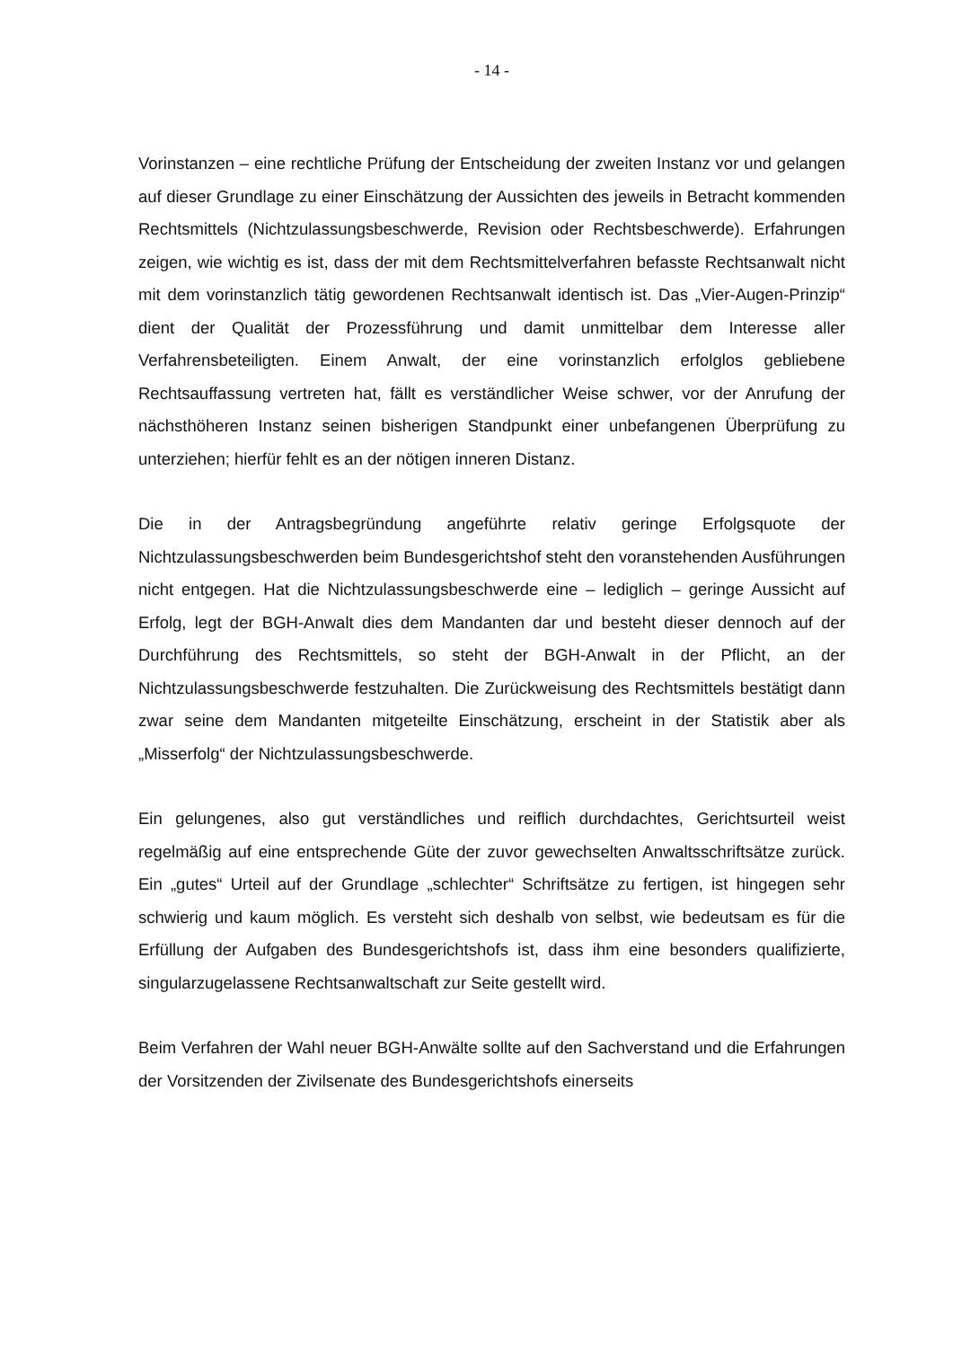- 14 -
Vorinstanzen – eine rechtliche Prüfung der Entscheidung der zweiten Instanz vor und gelangen auf dieser Grundlage zu einer Einschätzung der Aussichten des jeweils in Betracht kommenden Rechtsmittels (Nichtzulassungsbeschwerde, Revision oder Rechtsbeschwerde). Erfahrungen zeigen, wie wichtig es ist, dass der mit dem Rechtsmittelverfahren befasste Rechtsanwalt nicht mit dem vorinstanzlich tätig gewordenen Rechtsanwalt identisch ist. Das „Vier-Augen-Prinzip“ dient der Qualität der Prozessführung und damit unmittelbar dem Interesse aller Verfahrensbeteiligten. Einem Anwalt, der eine vorinstanzlich erfolglos gebliebene Rechtsauffassung vertreten hat, fällt es verständlicher Weise schwer, vor der Anrufung der nächsthöheren Instanz seinen bisherigen Standpunkt einer unbefangenen Überprüfung zu unterziehen; hierfür fehlt es an der nötigen inneren Distanz.
Die in der Antragsbegründung angeführte relativ geringe Erfolgsquote der Nichtzulassungsbeschwerden beim Bundesgerichtshof steht den voranstehenden Ausführungen nicht entgegen. Hat die Nichtzulassungsbeschwerde eine – lediglich – geringe Aussicht auf Erfolg, legt der BGH-Anwalt dies dem Mandanten dar und besteht dieser dennoch auf der Durchführung des Rechtsmittels, so steht der BGH-Anwalt in der Pflicht, an der Nichtzulassungsbeschwerde festzuhalten. Die Zurückweisung des Rechtsmittels bestätigt dann zwar seine dem Mandanten mitgeteilte Einschätzung, erscheint in der Statistik aber als „Misserfolg“ der Nichtzulassungsbeschwerde.
Ein gelungenes, also gut verständliches und reiflich durchdachtes, Gerichtsurteil weist regelmäßig auf eine entsprechende Güte der zuvor gewechselten Anwaltsschriftsätze zurück. Ein „gutes“ Urteil auf der Grundlage „schlechter“ Schriftsätze zu fertigen, ist hingegen sehr schwierig und kaum möglich. Es versteht sich deshalb von selbst, wie bedeutsam es für die Erfüllung der Aufgaben des Bundesgerichtshofs ist, dass ihm eine besonders qualifizierte, singularzugelassene Rechtsanwaltschaft zur Seite gestellt wird.
Beim Verfahren der Wahl neuer BGH-Anwälte sollte auf den Sachverstand und die Erfahrungen der Vorsitzenden der Zivilsenate des Bundesgerichtshofs einerseits